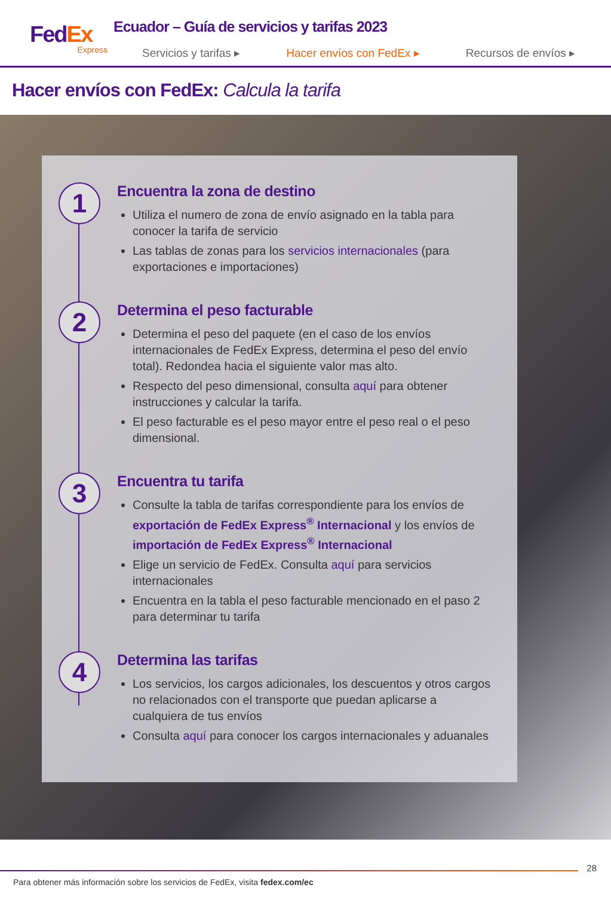FedEx
Express
Ecuador – Guía de servicios y tarifas 2023
Servicios y tarifas ▸ Hacer envíos con FedEx ▸ Recursos de envíos ▸
Hacer envíos con FedEx: Calcula la tarifa
1
Encuentra la zona de destino
Utiliza el numero de zona de envío asignado en la tabla para conocer la tarifa de servicio
Las tablas de zonas para los servicios internacionales (para exportaciones e importaciones)
2
Determina el peso facturable
Determina el peso del paquete (en el caso de los envíos internacionales de FedEx Express, determina el peso del envío total). Redondea hacia el siguiente valor mas alto.
Respecto del peso dimensional, consulta aquí para obtener instrucciones y calcular la tarifa.
El peso facturable es el peso mayor entre el peso real o el peso dimensional.
3
Encuentra tu tarifa
Consulte la tabla de tarifas correspondiente para los envíos de exportación de FedEx Express<sup>®</sup> Internacional y los envíos de importación de FedEx Express<sup>®</sup> Internacional
Elige un servicio de FedEx. Consulta aquí para servicios internacionales
Encuentra en la tabla el peso facturable mencionado en el paso 2 para determinar tu tarifa
4
Determina las tarifas
Los servicios, los cargos adicionales, los descuentos y otros cargos no relacionados con el transporte que puedan aplicarse a cualquiera de tus envíos
Consulta aquí para conocer los cargos internacionales y aduanales
28
Para obtener más información sobre los servicios de FedEx, visita fedex.com/ec